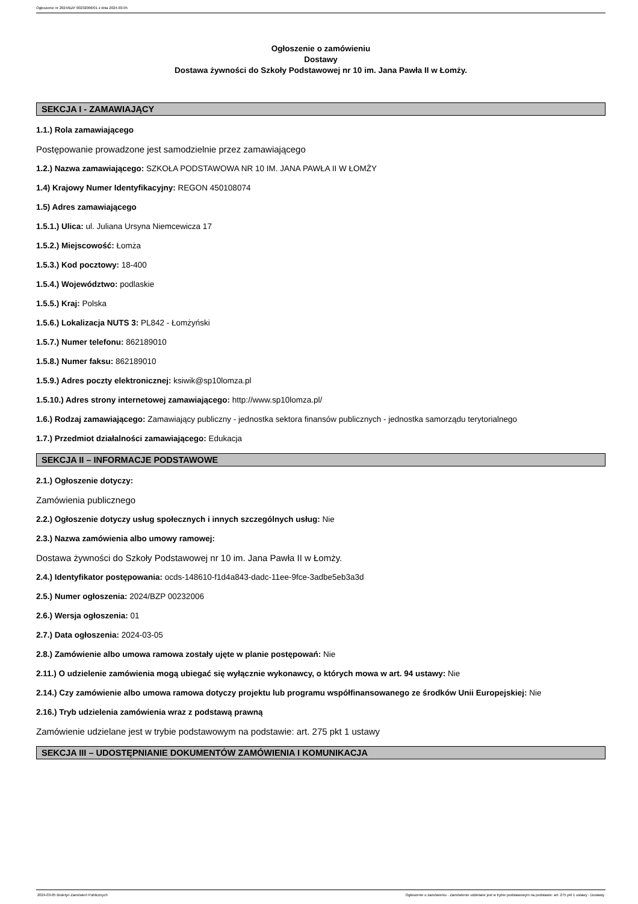Ogłoszenie nr 2024/BZP 00232006/01 z dnia 2024-03-05
Ogłoszenie o zamówieniu
Dostawy
Dostawa żywności do Szkoły Podstawowej nr 10 im. Jana Pawła II w Łomży.
SEKCJA I - ZAMAWIAJĄCY
1.1.) Rola zamawiającego
Postępowanie prowadzone jest samodzielnie przez zamawiającego
1.2.) Nazwa zamawiającego: SZKOŁA PODSTAWOWA NR 10 IM. JANA PAWŁA II W ŁOMŻY
1.4) Krajowy Numer Identyfikacyjny: REGON 450108074
1.5) Adres zamawiającego
1.5.1.) Ulica: ul. Juliana Ursyna Niemcewicza 17
1.5.2.) Miejscowość: Łomża
1.5.3.) Kod pocztowy: 18-400
1.5.4.) Województwo: podlaskie
1.5.5.) Kraj: Polska
1.5.6.) Lokalizacja NUTS 3: PL842 - Łomżyński
1.5.7.) Numer telefonu: 862189010
1.5.8.) Numer faksu: 862189010
1.5.9.) Adres poczty elektronicznej: ksiwik@sp10lomza.pl
1.5.10.) Adres strony internetowej zamawiającego: http://www.sp10lomza.pl/
1.6.) Rodzaj zamawiającego: Zamawiający publiczny - jednostka sektora finansów publicznych - jednostka samorządu terytorialnego
1.7.) Przedmiot działalności zamawiającego: Edukacja
SEKCJA II – INFORMACJE PODSTAWOWE
2.1.) Ogłoszenie dotyczy:
Zamówienia publicznego
2.2.) Ogłoszenie dotyczy usług społecznych i innych szczególnych usług: Nie
2.3.) Nazwa zamówienia albo umowy ramowej:
Dostawa żywności do Szkoły Podstawowej nr 10 im. Jana Pawła II w Łomży.
2.4.) Identyfikator postępowania: ocds-148610-f1d4a843-dadc-11ee-9fce-3adbe5eb3a3d
2.5.) Numer ogłoszenia: 2024/BZP 00232006
2.6.) Wersja ogłoszenia: 01
2.7.) Data ogłoszenia: 2024-03-05
2.8.) Zamówienie albo umowa ramowa zostały ujęte w planie postępowań: Nie
2.11.) O udzielenie zamówienia mogą ubiegać się wyłącznie wykonawcy, o których mowa w art. 94 ustawy: Nie
2.14.) Czy zamówienie albo umowa ramowa dotyczy projektu lub programu współfinansowanego ze środków Unii Europejskiej: Nie
2.16.) Tryb udzielenia zamówienia wraz z podstawą prawną
Zamówienie udzielane jest w trybie podstawowym na podstawie: art. 275 pkt 1 ustawy
SEKCJA III – UDOSTĘPNIANIE DOKUMENTÓW ZAMÓWIENIA I KOMUNIKACJA
2024-03-05 Biuletyn Zamówień Publicznych Ogłoszenie o zamówieniu - Zamówienie udzielane jest w trybie podstawowym na podstawie: art. 275 pkt 1 ustawy - Dostawy